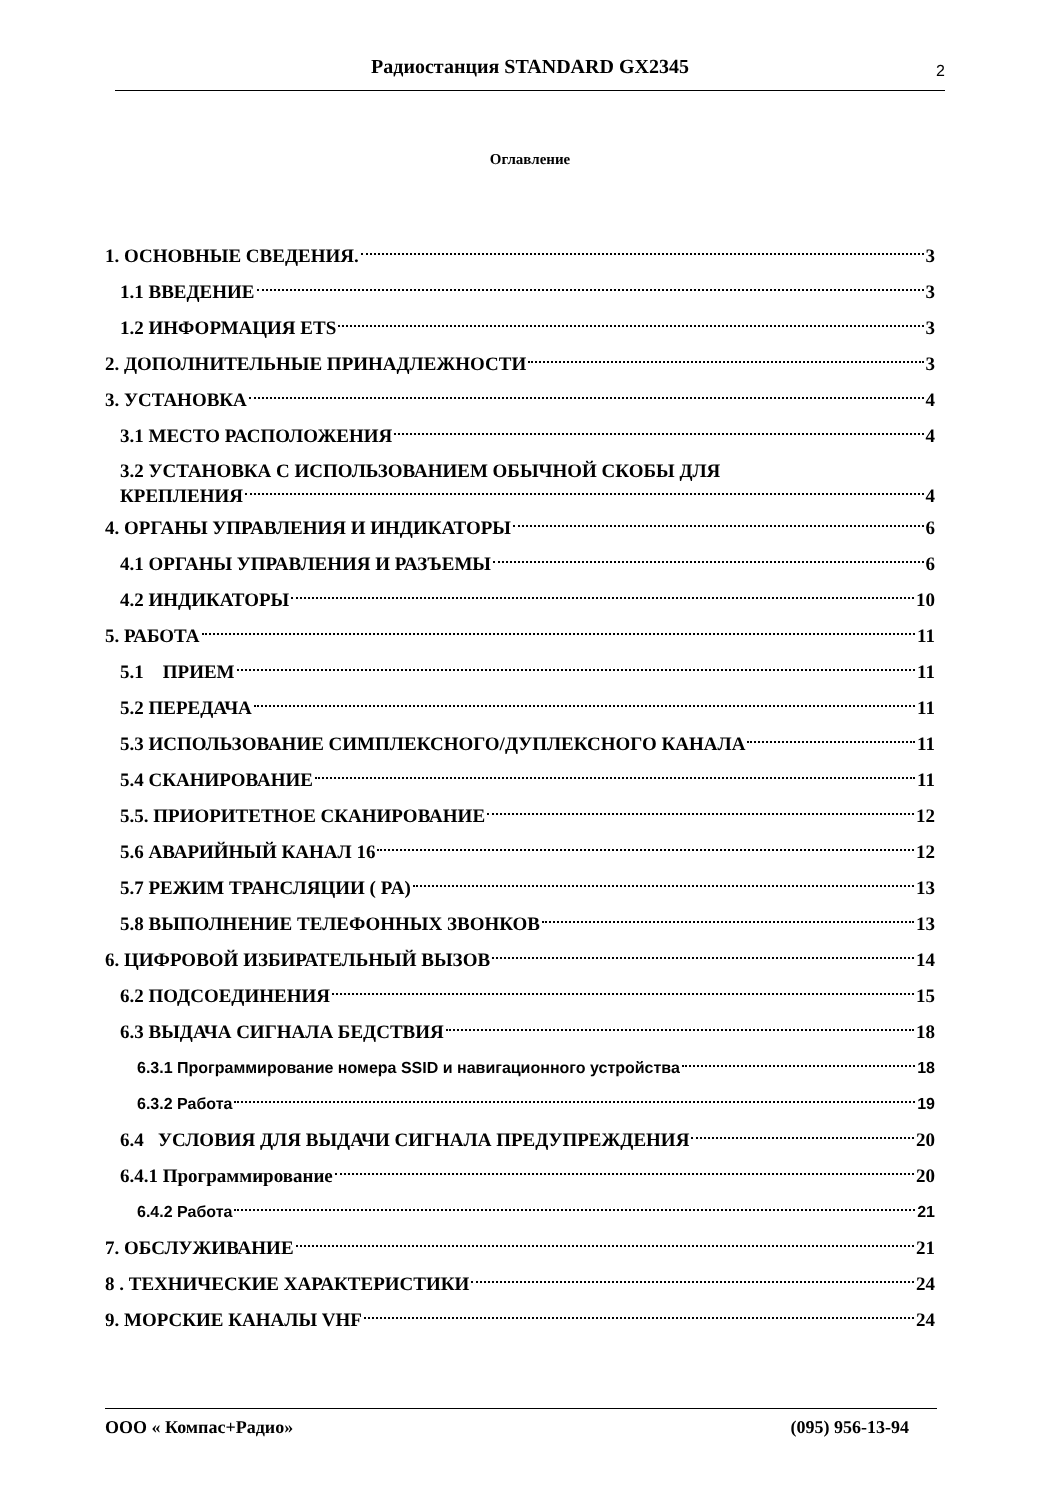Радиостанция STANDARD GX2345
2
Оглавление
1. ОСНОВНЫЕ СВЕДЕНИЯ. 3
1.1 ВВЕДЕНИЕ 3
1.2 ИНФОРМАЦИЯ ETS 3
2. ДОПОЛНИТЕЛЬНЫЕ ПРИНАДЛЕЖНОСТИ 3
3. УСТАНОВКА 4
3.1 МЕСТО РАСПОЛОЖЕНИЯ 4
3.2 УСТАНОВКА С ИСПОЛЬЗОВАНИЕМ ОБЫЧНОЙ СКОБЫ ДЛЯ
КРЕПЛЕНИЯ 4
4. ОРГАНЫ УПРАВЛЕНИЯ И ИНДИКАТОРЫ 6
4.1 ОРГАНЫ УПРАВЛЕНИЯ И РАЗЪЕМЫ 6
4.2 ИНДИКАТОРЫ 10
5. РАБОТА 11
5.1 ПРИЕМ 11
5.2 ПЕРЕДАЧА 11
5.3 ИСПОЛЬЗОВАНИЕ СИМПЛЕКСНОГО/ДУПЛЕКСНОГО КАНАЛА 11
5.4 СКАНИРОВАНИЕ 11
5.5. ПРИОРИТЕТНОЕ СКАНИРОВАНИЕ 12
5.6 АВАРИЙНЫЙ КАНАЛ 16 12
5.7 РЕЖИМ ТРАНСЛЯЦИИ ( PA) 13
5.8 ВЫПОЛНЕНИЕ ТЕЛЕФОННЫХ ЗВОНКОВ 13
6. ЦИФРОВОЙ ИЗБИРАТЕЛЬНЫЙ ВЫЗОВ 14
6.2 ПОДСОЕДИНЕНИЯ 15
6.3 ВЫДАЧА СИГНАЛА БЕДСТВИЯ 18
6.3.1 Программирование номера SSID и навигационного устройства 18
6.3.2 Работа 19
6.4 УСЛОВИЯ ДЛЯ ВЫДАЧИ СИГНАЛА ПРЕДУПРЕЖДЕНИЯ 20
6.4.1 Программирование 20
6.4.2 Работа 21
7. ОБСЛУЖИВАНИЕ 21
8 . ТЕХНИЧЕСКИЕ ХАРАКТЕРИСТИКИ 24
9. МОРСКИЕ КАНАЛЫ VHF 24
ООО « Компас+Радио» (095) 956-13-94